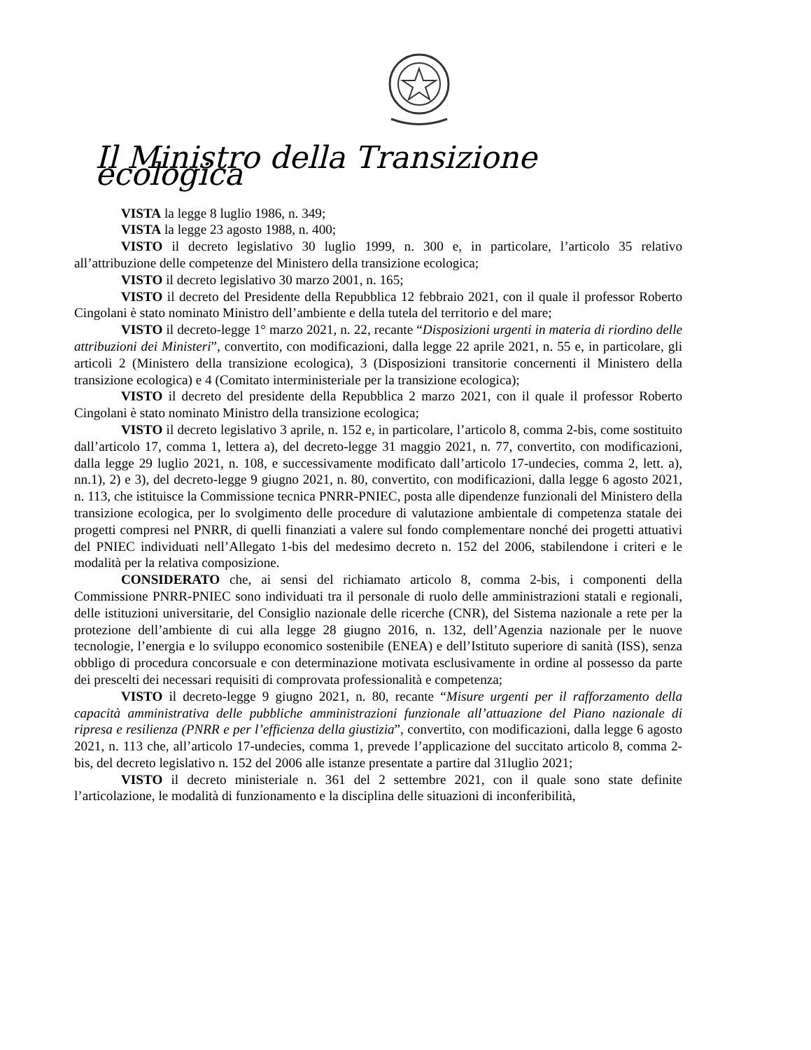Il Ministro della Transizione ecologica
VISTA la legge 8 luglio 1986, n. 349;
VISTA la legge 23 agosto 1988, n. 400;
VISTO il decreto legislativo 30 luglio 1999, n. 300 e, in particolare, l’articolo 35 relativo all’attribuzione delle competenze del Ministero della transizione ecologica;
VISTO il decreto legislativo 30 marzo 2001, n. 165;
VISTO il decreto del Presidente della Repubblica 12 febbraio 2021, con il quale il professor Roberto Cingolani è stato nominato Ministro dell’ambiente e della tutela del territorio e del mare;
VISTO il decreto-legge 1° marzo 2021, n. 22, recante “Disposizioni urgenti in materia di riordino delle attribuzioni dei Ministeri”, convertito, con modificazioni, dalla legge 22 aprile 2021, n. 55 e, in particolare, gli articoli 2 (Ministero della transizione ecologica), 3 (Disposizioni transitorie concernenti il Ministero della transizione ecologica) e 4 (Comitato interministeriale per la transizione ecologica);
VISTO il decreto del presidente della Repubblica 2 marzo 2021, con il quale il professor Roberto Cingolani è stato nominato Ministro della transizione ecologica;
VISTO il decreto legislativo 3 aprile, n. 152 e, in particolare, l’articolo 8, comma 2-bis, come sostituito dall’articolo 17, comma 1, lettera a), del decreto-legge 31 maggio 2021, n. 77, convertito, con modificazioni, dalla legge 29 luglio 2021, n. 108, e successivamente modificato dall’articolo 17-undecies, comma 2, lett. a), nn.1), 2) e 3), del decreto-legge 9 giugno 2021, n. 80, convertito, con modificazioni, dalla legge 6 agosto 2021, n. 113, che istituisce la Commissione tecnica PNRR-PNIEC, posta alle dipendenze funzionali del Ministero della transizione ecologica, per lo svolgimento delle procedure di valutazione ambientale di competenza statale dei progetti compresi nel PNRR, di quelli finanziati a valere sul fondo complementare nonché dei progetti attuativi del PNIEC individuati nell’Allegato 1-bis del medesimo decreto n. 152 del 2006, stabilendone i criteri e le modalità per la relativa composizione.
CONSIDERATO che, ai sensi del richiamato articolo 8, comma 2-bis, i componenti della Commissione PNRR-PNIEC sono individuati tra il personale di ruolo delle amministrazioni statali e regionali, delle istituzioni universitarie, del Consiglio nazionale delle ricerche (CNR), del Sistema nazionale a rete per la protezione dell’ambiente di cui alla legge 28 giugno 2016, n. 132, dell’Agenzia nazionale per le nuove tecnologie, l’energia e lo sviluppo economico sostenibile (ENEA) e dell’Istituto superiore di sanità (ISS), senza obbligo di procedura concorsuale e con determinazione motivata esclusivamente in ordine al possesso da parte dei prescelti dei necessari requisiti di comprovata professionalità e competenza;
VISTO il decreto-legge 9 giugno 2021, n. 80, recante “Misure urgenti per il rafforzamento della capacità amministrativa delle pubbliche amministrazioni funzionale all’attuazione del Piano nazionale di ripresa e resilienza (PNRR e per l’efficienza della giustizia”, convertito, con modificazioni, dalla legge 6 agosto 2021, n. 113 che, all’articolo 17-undecies, comma 1, prevede l’applicazione del succitato articolo 8, comma 2-bis, del decreto legislativo n. 152 del 2006 alle istanze presentate a partire dal 31luglio 2021;
VISTO il decreto ministeriale n. 361 del 2 settembre 2021, con il quale sono state definite l’articolazione, le modalità di funzionamento e la disciplina delle situazioni di inconferibilità,